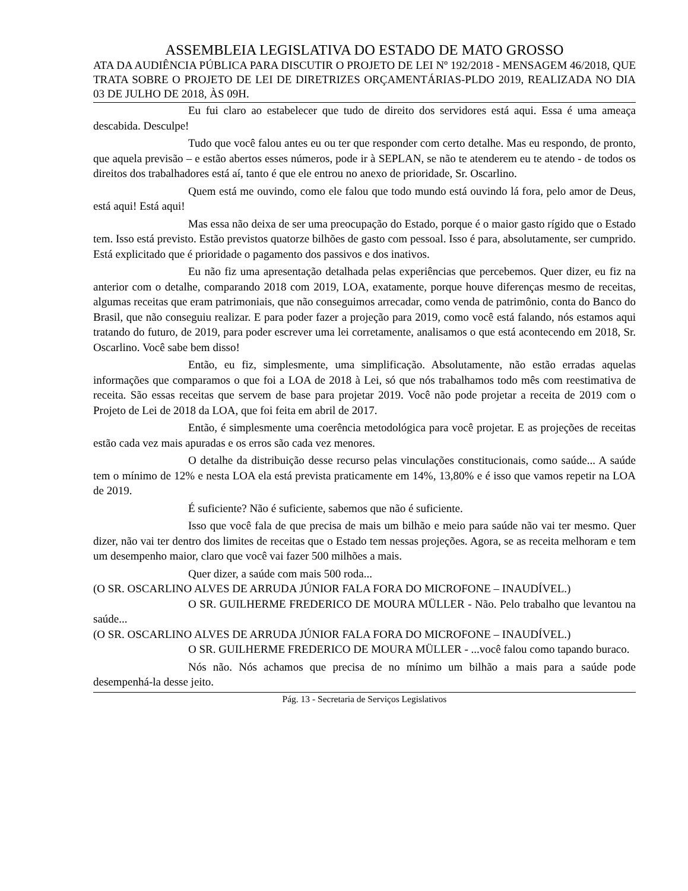ASSEMBLEIA LEGISLATIVA DO ESTADO DE MATO GROSSO
ATA DA AUDIÊNCIA PÚBLICA PARA DISCUTIR O PROJETO DE LEI Nº 192/2018 - MENSAGEM 46/2018, QUE TRATA SOBRE O PROJETO DE LEI DE DIRETRIZES ORÇAMENTÁRIAS-PLDO 2019, REALIZADA NO DIA 03 DE JULHO DE 2018, ÀS 09H.
Eu fui claro ao estabelecer que tudo de direito dos servidores está aqui. Essa é uma ameaça descabida. Desculpe!
Tudo que você falou antes eu ou ter que responder com certo detalhe. Mas eu respondo, de pronto, que aquela previsão – e estão abertos esses números, pode ir à SEPLAN, se não te atenderem eu te atendo - de todos os direitos dos trabalhadores está aí, tanto é que ele entrou no anexo de prioridade, Sr. Oscarlino.
Quem está me ouvindo, como ele falou que todo mundo está ouvindo lá fora, pelo amor de Deus, está aqui! Está aqui!
Mas essa não deixa de ser uma preocupação do Estado, porque é o maior gasto rígido que o Estado tem. Isso está previsto. Estão previstos quatorze bilhões de gasto com pessoal. Isso é para, absolutamente, ser cumprido. Está explicitado que é prioridade o pagamento dos passivos e dos inativos.
Eu não fiz uma apresentação detalhada pelas experiências que percebemos. Quer dizer, eu fiz na anterior com o detalhe, comparando 2018 com 2019, LOA, exatamente, porque houve diferenças mesmo de receitas, algumas receitas que eram patrimoniais, que não conseguimos arrecadar, como venda de patrimônio, conta do Banco do Brasil, que não conseguiu realizar. E para poder fazer a projeção para 2019, como você está falando, nós estamos aqui tratando do futuro, de 2019, para poder escrever uma lei corretamente, analisamos o que está acontecendo em 2018, Sr. Oscarlino. Você sabe bem disso!
Então, eu fiz, simplesmente, uma simplificação. Absolutamente, não estão erradas aquelas informações que comparamos o que foi a LOA de 2018 à Lei, só que nós trabalhamos todo mês com reestimativa de receita. São essas receitas que servem de base para projetar 2019. Você não pode projetar a receita de 2019 com o Projeto de Lei de 2018 da LOA, que foi feita em abril de 2017.
Então, é simplesmente uma coerência metodológica para você projetar. E as projeções de receitas estão cada vez mais apuradas e os erros são cada vez menores.
O detalhe da distribuição desse recurso pelas vinculações constitucionais, como saúde... A saúde tem o mínimo de 12% e nesta LOA ela está prevista praticamente em 14%, 13,80% e é isso que vamos repetir na LOA de 2019.
É suficiente? Não é suficiente, sabemos que não é suficiente.
Isso que você fala de que precisa de mais um bilhão e meio para saúde não vai ter mesmo. Quer dizer, não vai ter dentro dos limites de receitas que o Estado tem nessas projeções. Agora, se as receita melhoram e tem um desempenho maior, claro que você vai fazer 500 milhões a mais.
Quer dizer, a saúde com mais 500 roda...
(O SR. OSCARLINO ALVES DE ARRUDA JÚNIOR FALA FORA DO MICROFONE – INAUDÍVEL.)
O SR. GUILHERME FREDERICO DE MOURA MÜLLER - Não. Pelo trabalho que levantou na saúde...
(O SR. OSCARLINO ALVES DE ARRUDA JÚNIOR FALA FORA DO MICROFONE – INAUDÍVEL.)
O SR. GUILHERME FREDERICO DE MOURA MÜLLER - ...você falou como tapando buraco.
Nós não. Nós achamos que precisa de no mínimo um bilhão a mais para a saúde pode desempenhá-la desse jeito.
Pág. 13 - Secretaria de Serviços Legislativos